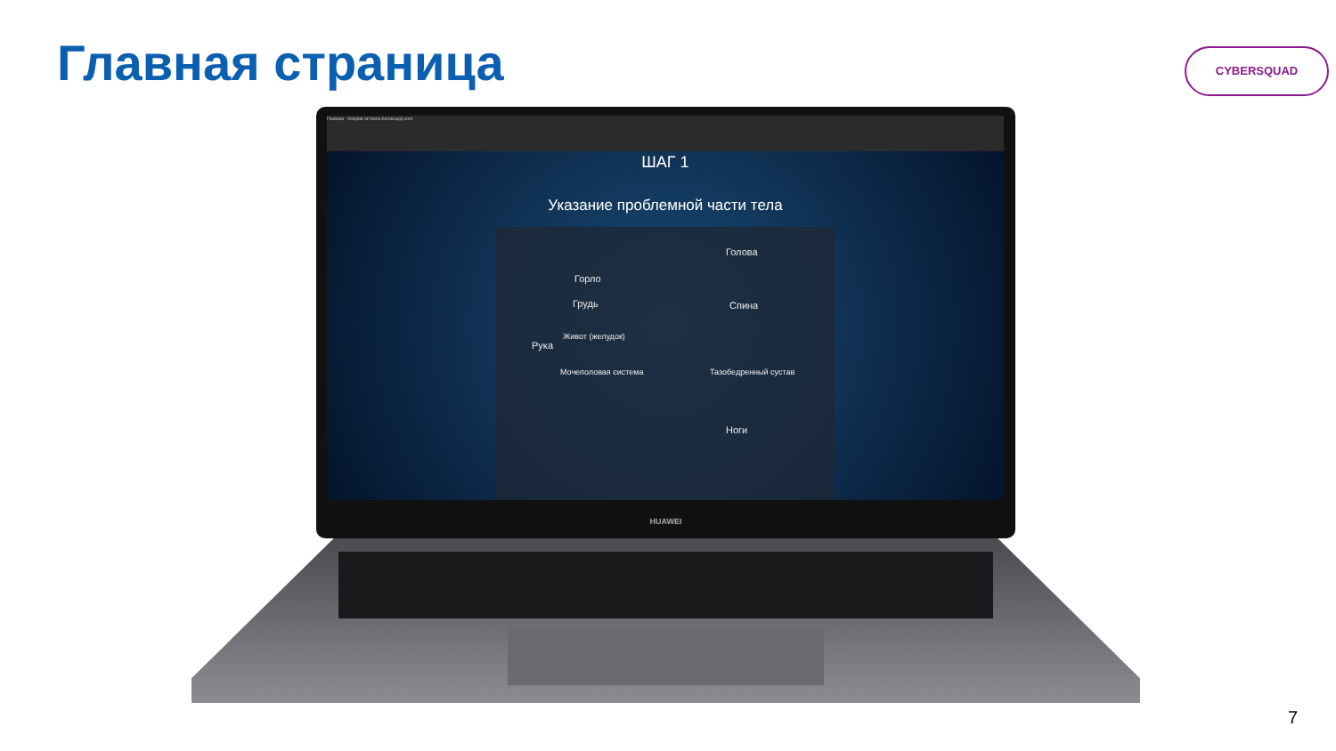Главная страница CYBERSQUAD
Главная hospital-at-home.herokuapp.com
ШАГ 1
Указание проблемной части тела
Горло
Грудь
Рука
Живот (желудок)
Мочеполовая система
Голова
Спина
Тазобедренный сустав
Ноги
HUAWEI
7